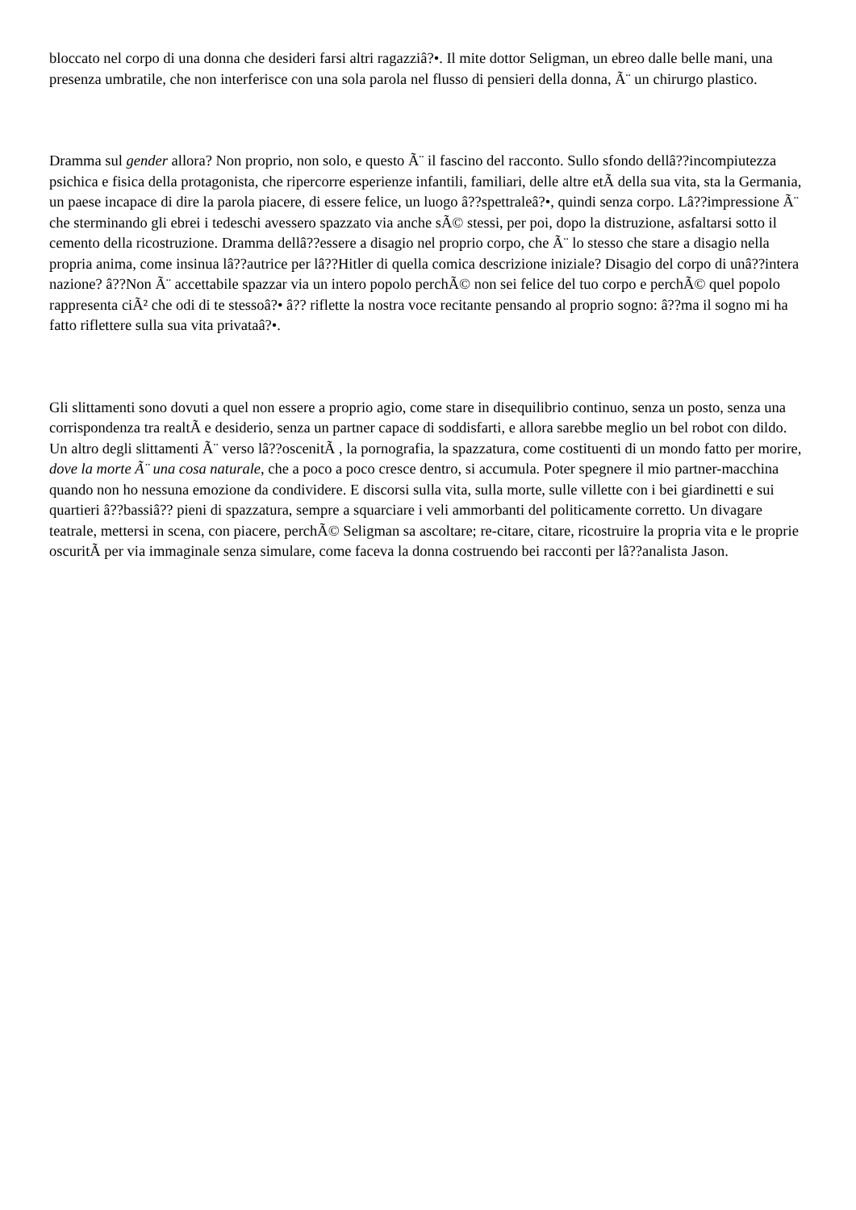bloccato nel corpo di una donna che desideri farsi altri ragazziâ?•. Il mite dottor Seligman, un ebreo dalle belle mani, una presenza umbratile, che non interferisce con una sola parola nel flusso di pensieri della donna, Ã¨ un chirurgo plastico.
Dramma sul gender allora? Non proprio, non solo, e questo Ã¨ il fascino del racconto. Sullo sfondo dellâ??incompiutezza psichica e fisica della protagonista, che ripercorre esperienze infantili, familiari, delle altre etÃ della sua vita, sta la Germania, un paese incapace di dire la parola piacere, di essere felice, un luogo â??spettraleâ?•, quindi senza corpo. Lâ??impressione Ã¨ che sterminando gli ebrei i tedeschi avessero spazzato via anche sÃ© stessi, per poi, dopo la distruzione, asfaltarsi sotto il cemento della ricostruzione. Dramma dellâ??essere a disagio nel proprio corpo, che Ã¨ lo stesso che stare a disagio nella propria anima, come insinua lâ??autrice per lâ??Hitler di quella comica descrizione iniziale? Disagio del corpo di unâ??intera nazione? â??Non Ã¨ accettabile spazzar via un intero popolo perchÃ© non sei felice del tuo corpo e perchÃ© quel popolo rappresenta ciÃ² che odi di te stessoâ?• â?? riflette la nostra voce recitante pensando al proprio sogno: â??ma il sogno mi ha fatto riflettere sulla sua vita privataâ?•.
Gli slittamenti sono dovuti a quel non essere a proprio agio, come stare in disequilibrio continuo, senza un posto, senza una corrispondenza tra realtÃ e desiderio, senza un partner capace di soddisfarti, e allora sarebbe meglio un bel robot con dildo. Un altro degli slittamenti Ã¨ verso lâ??oscenitÃ , la pornografia, la spazzatura, come costituenti di un mondo fatto per morire, dove la morte Ã¨ una cosa naturale, che a poco a poco cresce dentro, si accumula. Poter spegnere il mio partner-macchina quando non ho nessuna emozione da condividere. E discorsi sulla vita, sulla morte, sulle villette con i bei giardinetti e sui quartieri â??bassiâ?? pieni di spazzatura, sempre a squarciare i veli ammorbanti del politicamente corretto. Un divagare teatrale, mettersi in scena, con piacere, perchÃ© Seligman sa ascoltare; re-citare, citare, ricostruire la propria vita e le proprie oscuritÃ per via immaginale senza simulare, come faceva la donna costruendo bei racconti per lâ??analista Jason.